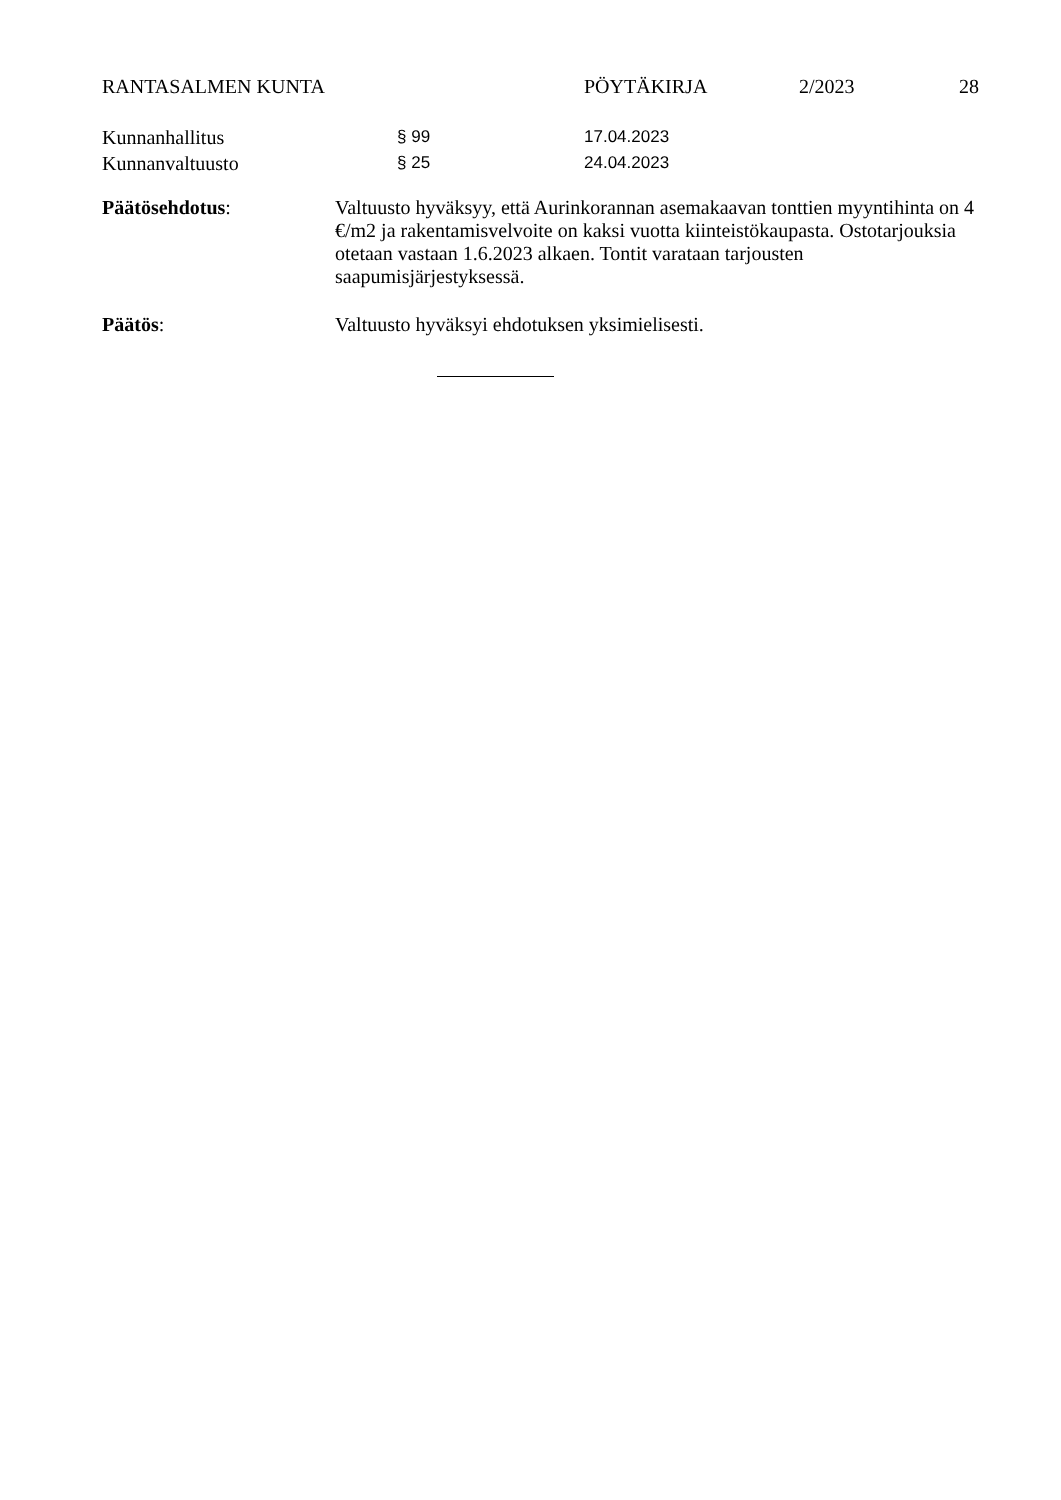RANTASALMEN KUNTA PÖYTÄKIRJA 2/2023 28
Kunnanhallitus
§ 99 17.04.2023
Kunnanvaltuusto
§ 25 24.04.2023
Päätösehdotus: Valtuusto hyväksyy, että Aurinkorannan asemakaavan tonttien myyntihinta on 4 €/m2 ja rakentamisvelvoite on kaksi vuotta kiinteistökaupasta. Ostotarjouksia otetaan vastaan 1.6.2023 alkaen. Tontit varataan tarjousten saapumisjärjestyksessä.
Päätös: Valtuusto hyväksyi ehdotuksen yksimielisesti.